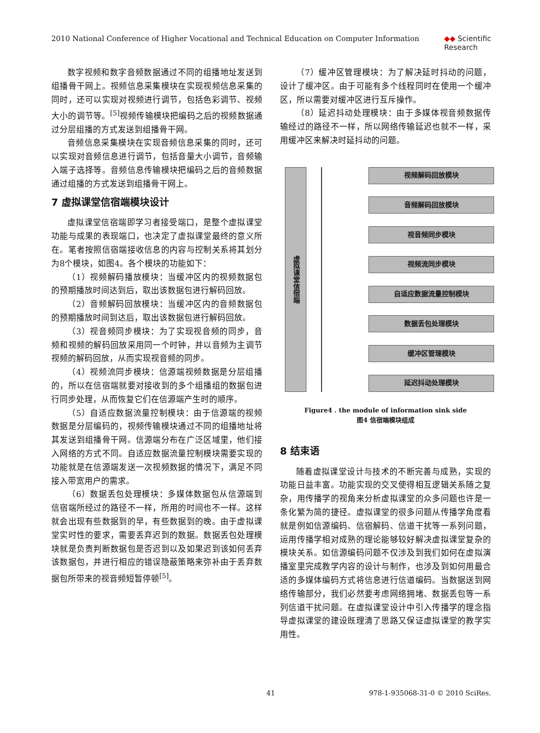2010 National Conference of Higher Vocational and Technical Education on Computer Information ◆◆ Scientific
Research
数字视频和数字音频数据通过不同的组播地址发送到组播骨干网上。视频信息采集模块在实现视频信息采集的同时，还可以实现对视频进行调节，包括色彩调节、视频大小的调节等。<sup>[5]</sup>视频传输模块把编码之后的视频数据通过分层组播的方式发送到组播骨干网。
音频信息采集模块在实现音频信息采集的同时，还可以实现对音频信息进行调节，包括音量大小调节，音频输入端子选择等。音频信息传输模块把编码之后的音频数据通过组播的方式发送到组播骨干网上。
7 虚拟课堂信宿端模块设计
虚拟课堂信宿端即学习者接受端口，是整个虚拟课堂功能与成果的表现端口，也决定了虚拟课堂最终的意义所在。笔者按照信宿端接收信息的内容与控制关系将其划分为8个模块，如图4。各个模块的功能如下：
（1）视频解码播放模块：当缓冲区内的视频数据包的预期播放时间达到后，取出该数据包进行解码回放。
（2）音频解码回放模块：当缓冲区内的音频数据包的预期播放时间到达后，取出该数据包进行解码回放。
（3）视音频同步模块：为了实现视音频的同步，音频和视频的解码回放采用同一个时钟，并以音频为主调节视频的解码回放，从而实现视音频的同步。
（4）视频流同步模块：信源端视频数据是分层组播的，所以在信宿端就要对接收到的多个组播组的数据包进行同步处理，从而恢复它们在信源端产生时的顺序。
（5）自适应数据流量控制模块：由于信源端的视频数据是分层编码的，视频传输模块通过不同的组播地址将其发送到组播骨干网。信源端分布在广泛区域里，他们接入网络的方式不同。自适应数据流量控制模块需要实现的功能就是在信源端发送一次视频数据的情况下，满足不同接入带宽用户的需求。
（6）数据丢包处理模块：多媒体数据包从信源端到信宿端所经过的路径不一样，所用的时间也不一样。这样就会出现有些数据到的早，有些数据到的晚。由于虚拟课堂实时性的要求，需要丢弃迟到的数据。数据丢包处理模块就是负责判断数据包是否迟到以及如果迟到该如何丢弃该数据包，并进行相应的错误隐蔽策略来弥补由于丢弃数据包所带来的视音频短暂停顿<sup>[5]</sup>。
（7）缓冲区管理模块：为了解决延时抖动的问题，设计了缓冲区。由于可能有多个线程同时在使用一个缓冲区，所以需要对缓冲区进行互斥操作。
（8）延迟抖动处理模块：由于多媒体视音频数据传输经过的路径不一样，所以网络传输延迟也就不一样，采用缓冲区来解决时延抖动的问题。
虚拟课堂信宿端
视频解码回放模块
音频解码回放模块
视音频同步模块
视频流同步模块
自适应数据流量控制模块
数据丢包处理模块
缓冲区管理模块
延迟抖动处理模块
Figure4 . the module of information sink side
图4 信宿端模块组成
8 结束语
随着虚拟课堂设计与技术的不断完善与成熟，实现的功能日益丰富。功能实现的交叉使得相互逻辑关系随之复杂，用传播学的视角来分析虚拟课堂的众多问题也许是一条化繁为简的捷径。虚拟课堂的很多问题从传播学角度看就是例如信源编码、信宿解码、信道干扰等一系列问题，运用传播学相对成熟的理论能够较好解决虚拟课堂复杂的模块关系。如信源编码问题不仅涉及到我们如何在虚拟演播室里完成教学内容的设计与制作，也涉及到如何用最合适的多媒体编码方式将信息进行信道编码。当数据送到网络传输部分，我们必然要考虑网络拥堵、数据丢包等一系列信道干扰问题。在虚拟课堂设计中引入传播学的理念指导虚拟课堂的建设既理清了思路又保证虚拟课堂的教学实用性。
41 978-1-935068-31-0 © 2010 SciRes.